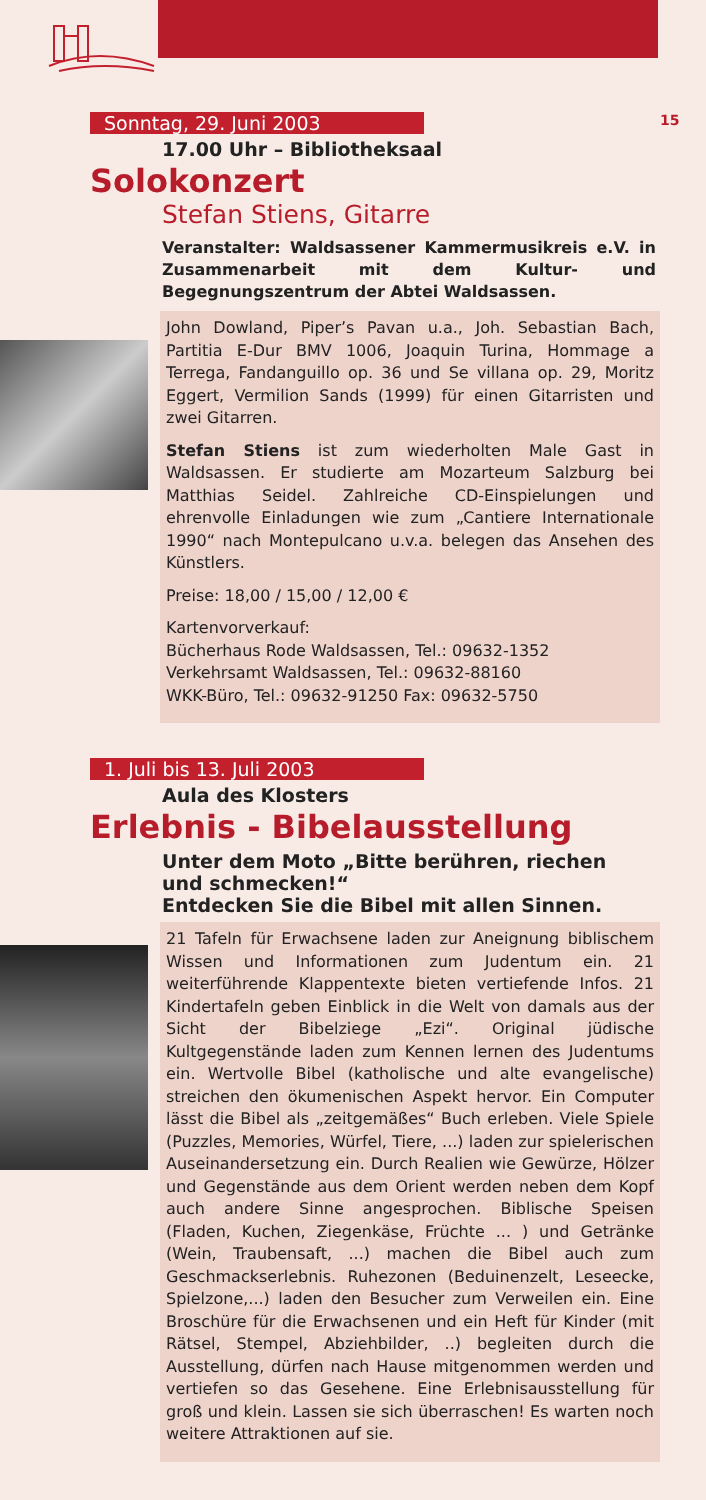15
Sonntag, 29. Juni 2003
17.00 Uhr – Bibliotheksaal
Solokonzert
Stefan Stiens, Gitarre
Veranstalter: Waldsassener Kammermusikreis e.V. in Zusammenarbeit mit dem Kultur- und Begegnungszentrum der Abtei Waldsassen.
John Dowland, Piper’s Pavan u.a., Joh. Sebastian Bach, Partitia E-Dur BMV 1006, Joaquin Turina, Hommage a Terrega, Fandanguillo op. 36 und Se villana op. 29, Moritz Eggert, Vermilion Sands (1999) für einen Gitarristen und zwei Gitarren.
Stefan Stiens ist zum wiederholten Male Gast in Waldsassen. Er studierte am Mozarteum Salzburg bei Matthias Seidel. Zahlreiche CD-Einspielungen und ehrenvolle Einladungen wie zum „Cantiere Internationale 1990“ nach Montepulcano u.v.a. belegen das Ansehen des Künstlers.
Preise: 18,00 / 15,00 / 12,00 €
Kartenvorverkauf:
Bücherhaus Rode Waldsassen, Tel.: 09632-1352
Verkehrsamt Waldsassen, Tel.: 09632-88160
WKK-Büro, Tel.: 09632-91250 Fax: 09632-5750
1. Juli bis 13. Juli 2003
Aula des Klosters
Erlebnis - Bibelausstellung
Unter dem Moto „Bitte berühren, riechen und schmecken!“
Entdecken Sie die Bibel mit allen Sinnen.
21 Tafeln für Erwachsene laden zur Aneignung biblischem Wissen und Informationen zum Judentum ein. 21 weiterführende Klappentexte bieten vertiefende Infos. 21 Kindertafeln geben Einblick in die Welt von damals aus der Sicht der Bibelziege „Ezi“. Original jüdische Kultgegenstände laden zum Kennen lernen des Judentums ein. Wertvolle Bibel (katholische und alte evangelische) streichen den ökumenischen Aspekt hervor. Ein Computer lässt die Bibel als „zeitgemäßes“ Buch erleben. Viele Spiele (Puzzles, Memories, Würfel, Tiere, ...) laden zur spielerischen Auseinandersetzung ein. Durch Realien wie Gewürze, Hölzer und Gegenstände aus dem Orient werden neben dem Kopf auch andere Sinne angesprochen. Biblische Speisen (Fladen, Kuchen, Ziegenkäse, Früchte ... ) und Getränke (Wein, Traubensaft, ...) machen die Bibel auch zum Geschmackserlebnis. Ruhezonen (Beduinenzelt, Leseecke, Spielzone,...) laden den Besucher zum Verweilen ein. Eine Broschüre für die Erwachsenen und ein Heft für Kinder (mit Rätsel, Stempel, Abziehbilder, ..) begleiten durch die Ausstellung, dürfen nach Hause mitgenommen werden und vertiefen so das Gesehene. Eine Erlebnisausstellung für groß und klein. Lassen sie sich überraschen! Es warten noch weitere Attraktionen auf sie.